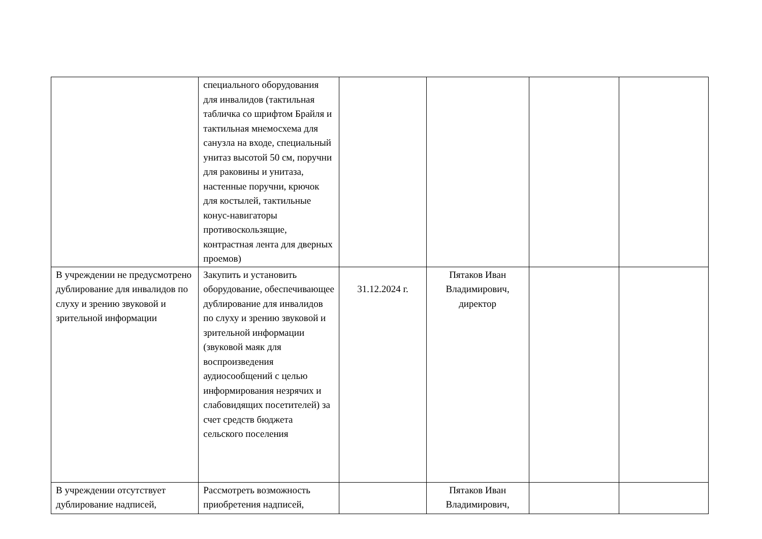| | специального оборудования для инвалидов (тактильная табличка со шрифтом Брайля и тактильная мнемосхема для санузла на входе, специальный унитаз высотой 50 см, поручни для раковины и унитаза, настенные поручни, крючок для костылей, тактильные конус-навигаторы противоскользящие, контрастная лента для дверных проемов) | | | | |
| В учреждении не предусмотрено дублирование для инвалидов по слуху и зрению звуковой и зрительной информации | Закупить и установить оборудование, обеспечивающее дублирование для инвалидов по слуху и зрению звуковой и зрительной информации (звуковой маяк для воспроизведения аудиосообщений с целью информирования незрячих и слабовидящих посетителей) за счет средств бюджета сельского поселения | 31.12.2024 г. | Пятаков Иван Владимирович, директор | | |
| В учреждении отсутствует дублирование надписей, | Рассмотреть возможность приобретения надписей, | | Пятаков Иван Владимирович, | | |